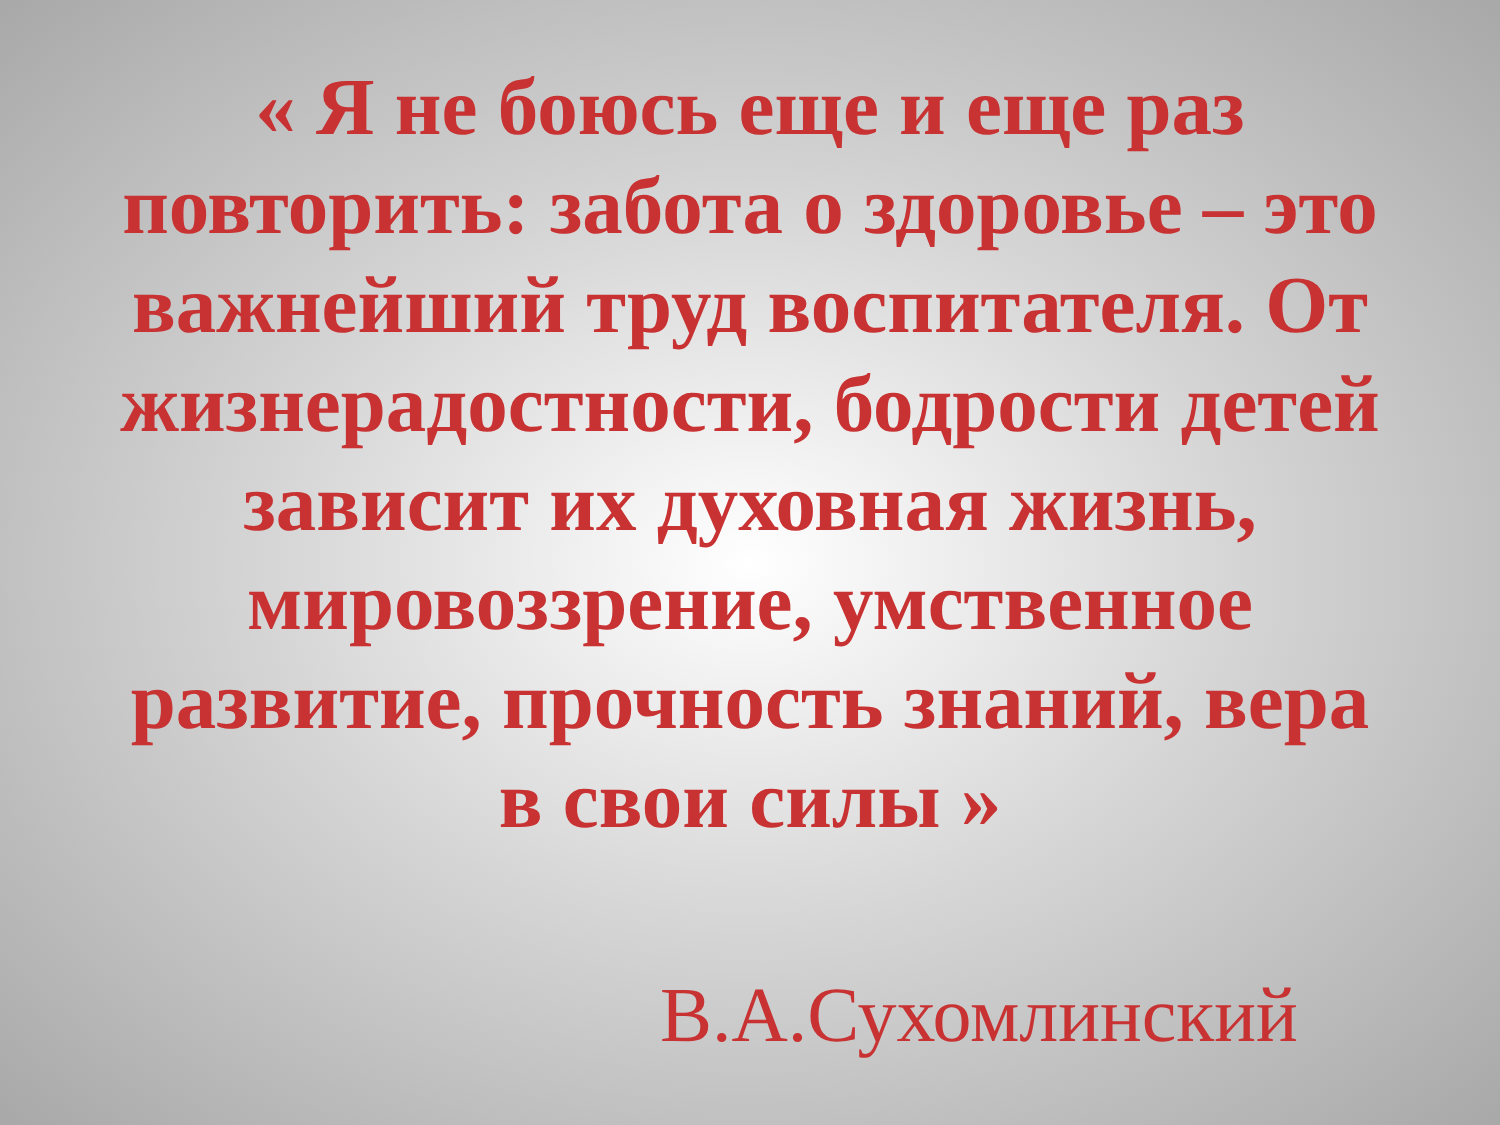« Я не боюсь еще и еще раз повторить: забота о здоровье – это важнейший труд воспитателя. От жизнерадостности, бодрости детей зависит их духовная жизнь, мировоззрение, умственное развитие, прочность знаний, вера в свои силы »
В.А.Сухомлинский